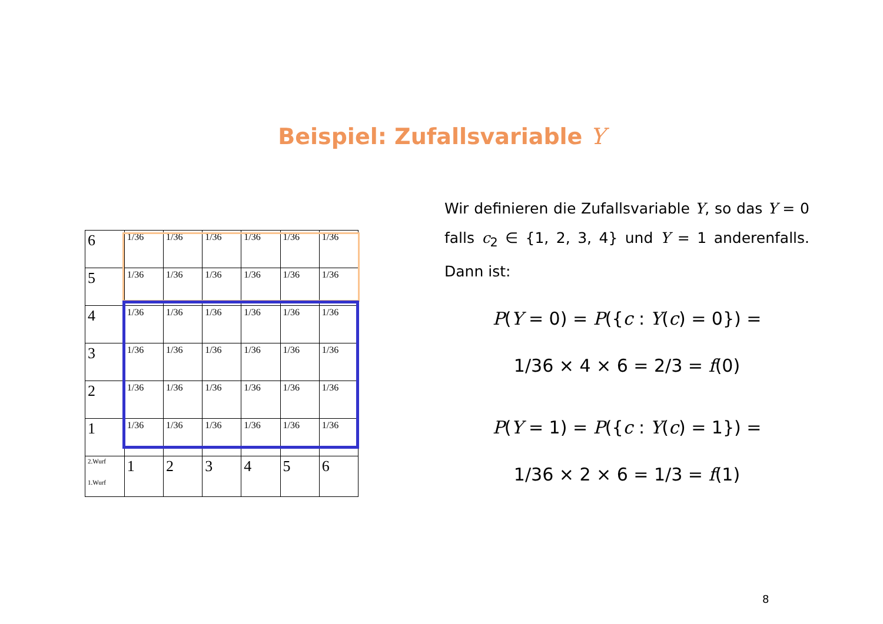Beispiel: Zufallsvariable Y
| 6 | 1/36 | 1/36 | 1/36 | 1/36 | 1/36 | 1/36 |
| 5 | 1/36 | 1/36 | 1/36 | 1/36 | 1/36 | 1/36 |
| 4 | 1/36 | 1/36 | 1/36 | 1/36 | 1/36 | 1/36 |
| 3 | 1/36 | 1/36 | 1/36 | 1/36 | 1/36 | 1/36 |
| 2 | 1/36 | 1/36 | 1/36 | 1/36 | 1/36 | 1/36 |
| 1 | 1/36 | 1/36 | 1/36 | 1/36 | 1/36 | 1/36 |
| 2.Wurf 1.Wurf | 1 | 2 | 3 | 4 | 5 | 6 |
Wir definieren die Zufallsvariable Y, so das Y = 0 falls c<sub>2</sub> ∈ {1, 2, 3, 4} und Y = 1 anderenfalls. Dann ist:
P(Y = 0) = P({c : Y(c) = 0}) =
1/36 × 4 × 6 = 2/3 = f(0)
P(Y = 1) = P({c : Y(c) = 1}) =
1/36 × 2 × 6 = 1/3 = f(1)
8